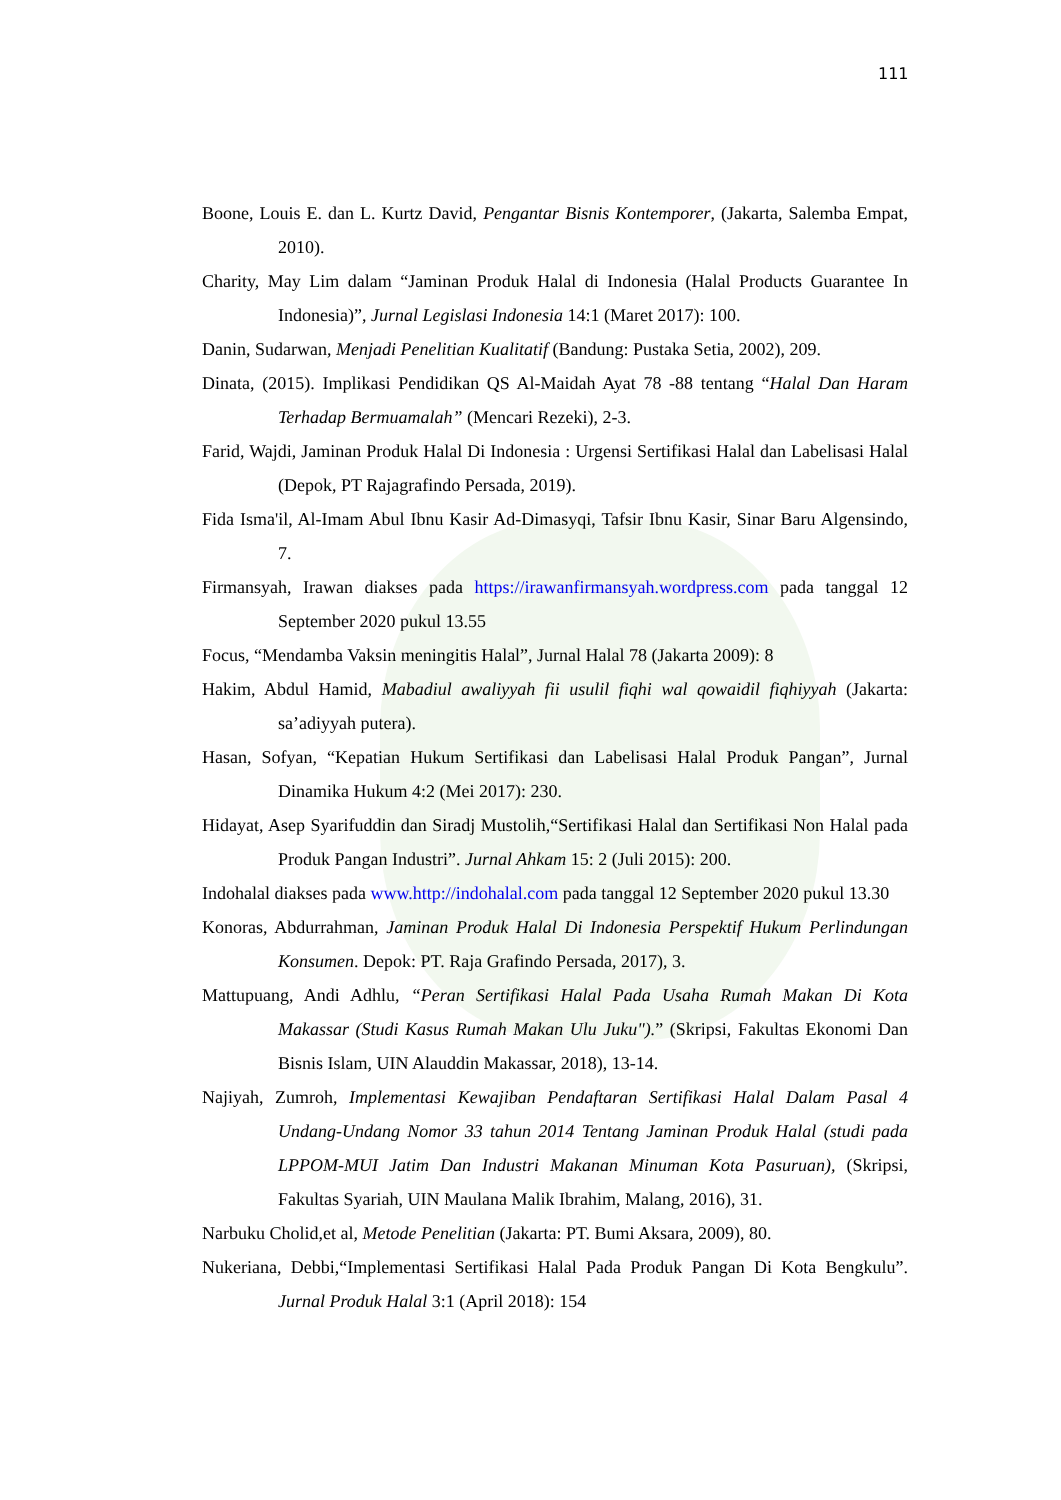111
Boone, Louis E. dan L. Kurtz David, Pengantar Bisnis Kontemporer, (Jakarta, Salemba Empat, 2010).
Charity, May Lim dalam “Jaminan Produk Halal di Indonesia (Halal Products Guarantee In Indonesia)”, Jurnal Legislasi Indonesia 14:1 (Maret 2017): 100.
Danin, Sudarwan, Menjadi Penelitian Kualitatif (Bandung: Pustaka Setia, 2002), 209.
Dinata, (2015). Implikasi Pendidikan QS Al-Maidah Ayat 78 -88 tentang “Halal Dan Haram Terhadap Bermuamalah” (Mencari Rezeki), 2-3.
Farid, Wajdi, Jaminan Produk Halal Di Indonesia : Urgensi Sertifikasi Halal dan Labelisasi Halal (Depok, PT Rajagrafindo Persada, 2019).
Fida Isma'il, Al-Imam Abul Ibnu Kasir Ad-Dimasyqi, Tafsir Ibnu Kasir, Sinar Baru Algensindo, 7.
Firmansyah, Irawan diakses pada https://irawanfirmansyah.wordpress.com pada tanggal 12 September 2020 pukul 13.55
Focus, “Mendamba Vaksin meningitis Halal”, Jurnal Halal 78 (Jakarta 2009): 8
Hakim, Abdul Hamid, Mabadiul awaliyyah fii usulil fiqhi wal qowaidil fiqhiyyah (Jakarta: sa’adiyyah putera).
Hasan, Sofyan, “Kepatian Hukum Sertifikasi dan Labelisasi Halal Produk Pangan”, Jurnal Dinamika Hukum 4:2 (Mei 2017): 230.
Hidayat, Asep Syarifuddin dan Siradj Mustolih,“Sertifikasi Halal dan Sertifikasi Non Halal pada Produk Pangan Industri”. Jurnal Ahkam 15: 2 (Juli 2015): 200.
Indohalal diakses pada www.http://indohalal.com pada tanggal 12 September 2020 pukul 13.30
Konoras, Abdurrahman, Jaminan Produk Halal Di Indonesia Perspektif Hukum Perlindungan Konsumen. Depok: PT. Raja Grafindo Persada, 2017), 3.
Mattupuang, Andi Adhlu, “Peran Sertifikasi Halal Pada Usaha Rumah Makan Di Kota Makassar (Studi Kasus Rumah Makan Ulu Juku").” (Skripsi, Fakultas Ekonomi Dan Bisnis Islam, UIN Alauddin Makassar, 2018), 13-14.
Najiyah, Zumroh, Implementasi Kewajiban Pendaftaran Sertifikasi Halal Dalam Pasal 4 Undang-Undang Nomor 33 tahun 2014 Tentang Jaminan Produk Halal (studi pada LPPOM-MUI Jatim Dan Industri Makanan Minuman Kota Pasuruan), (Skripsi, Fakultas Syariah, UIN Maulana Malik Ibrahim, Malang, 2016), 31.
Narbuku Cholid,et al, Metode Penelitian (Jakarta: PT. Bumi Aksara, 2009), 80.
Nukeriana, Debbi,“Implementasi Sertifikasi Halal Pada Produk Pangan Di Kota Bengkulu”. Jurnal Produk Halal 3:1 (April 2018): 154